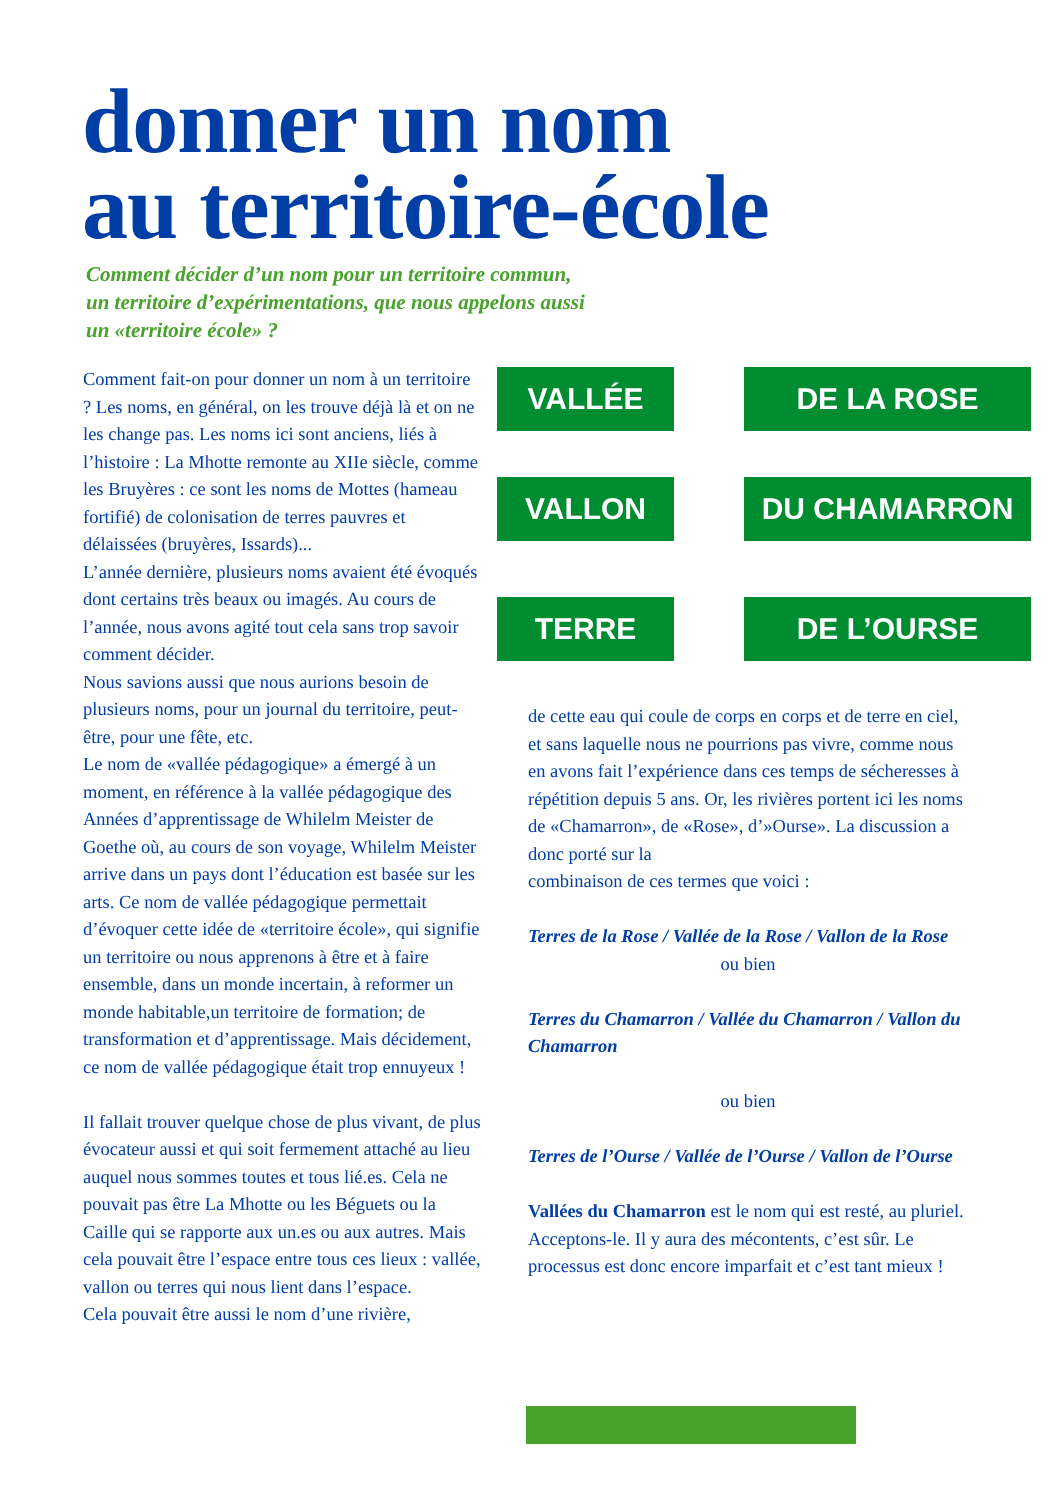donner un nom
au territoire-école
Comment décider d’un nom pour un territoire commun, un territoire d’expérimentations, que nous appelons aussi un «territoire école» ?
Comment fait-on pour donner un nom à un territoire ? Les noms, en général, on les trouve déjà là et on ne les change pas. Les noms ici sont anciens, liés à l’histoire : La Mhotte remonte au XIIe siècle, comme les Bruyères : ce sont les noms de Mottes (hameau fortifié) de colonisation de terres pauvres et délaissées (bruyères, Issards)...
L’année dernière, plusieurs noms avaient été évoqués dont certains très beaux ou imagés. Au cours de l’année, nous avons agité tout cela sans trop savoir comment décider.
Nous savions aussi que nous aurions besoin de plusieurs noms, pour un journal du territoire, peut-être, pour une fête, etc.
Le nom de «vallée pédagogique» a émergé à un moment, en référence à la vallée pédagogique des Années d’apprentissage de Whilelm Meister de Goethe où, au cours de son voyage, Whilelm Meister arrive dans un pays dont l’éducation est basée sur les arts. Ce nom de vallée pédagogique permettait d’évoquer cette idée de «territoire école», qui signifie un territoire ou nous apprenons à être et à faire ensemble, dans un monde incertain, à reformer un monde habitable,un territoire de formation; de transformation et d’apprentissage. Mais décidement, ce nom de vallée pédagogique était trop ennuyeux !
Il fallait trouver quelque chose de plus vivant, de plus évocateur aussi et qui soit fermement attaché au lieu auquel nous sommes toutes et tous lié.es. Cela ne pouvait pas être La Mhotte ou les Béguets ou la Caille qui se rapporte aux un.es ou aux autres. Mais cela pouvait être l’espace entre tous ces lieux : vallée, vallon ou terres qui nous lient dans l’espace.
Cela pouvait être aussi le nom d’une rivière,
VALLÉE
DE LA ROSE
VALLON
DU CHAMARRON
TERRE
DE L’OURSE
de cette eau qui coule de corps en corps et de terre en ciel, et sans laquelle nous ne pourrions pas vivre, comme nous en avons fait l’expérience dans ces temps de sécheresses à répétition depuis 5 ans. Or, les rivières portent ici les noms de «Chamarron», de «Rose», d’»Ourse». La discussion a donc porté sur la
combinaison de ces termes que voici :
Terres de la Rose / Vallée de la Rose / Vallon de la Rose
ou bien
Terres du Chamarron / Vallée du Chamarron / Vallon du Chamarron
ou bien
Terres de l’Ourse / Vallée de l’Ourse / Vallon de l’Ourse
Vallées du Chamarron est le nom qui est resté, au pluriel. Acceptons-le. Il y aura des mécontents, c’est sûr. Le processus est donc encore imparfait et c’est tant mieux !